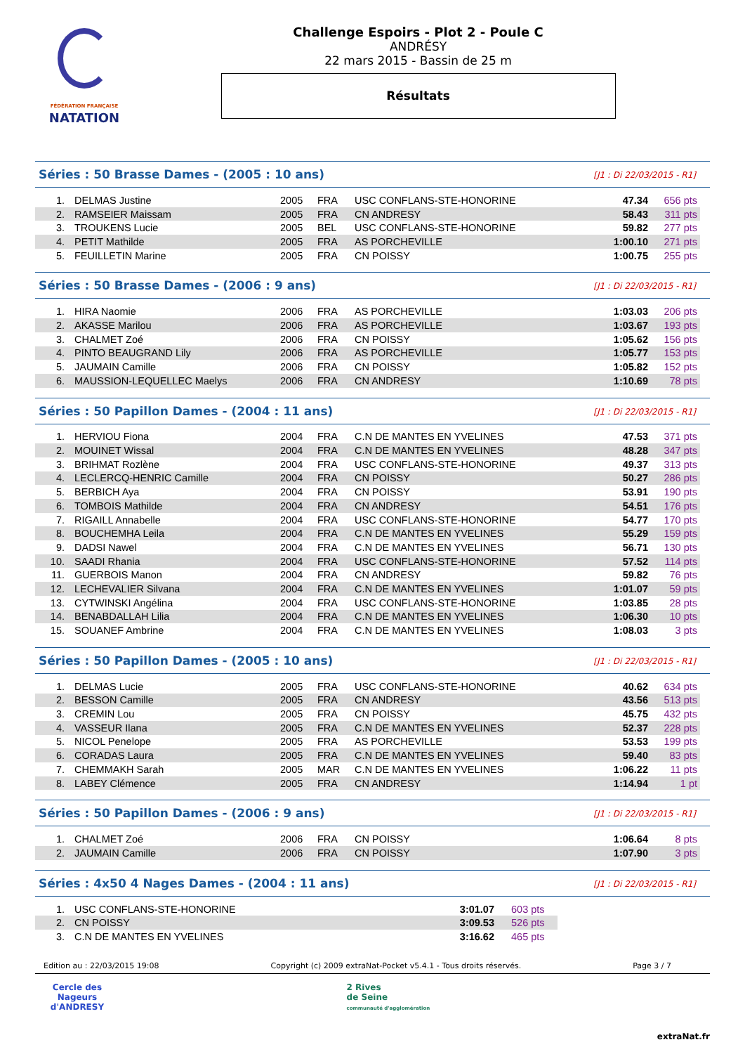FÉDÉRATION FRANÇAISE
NATATION
Challenge Espoirs - Plot 2 - Poule C
ANDRÉSY
22 mars 2015 - Bassin de 25 m
Résultats
Séries : 50 Brasse Dames - (2005 : 10 ans) [J1 : Di 22/03/2015 - R1]
| 1. | DELMAS Justine | 2005 | FRA | USC CONFLANS-STE-HONORINE | 47.34 | 656 pts |
| 2. | RAMSEIER Maissam | 2005 | FRA | CN ANDRESY | 58.43 | 311 pts |
| 3. | TROUKENS Lucie | 2005 | BEL | USC CONFLANS-STE-HONORINE | 59.82 | 277 pts |
| 4. | PETIT Mathilde | 2005 | FRA | AS PORCHEVILLE | 1:00.10 | 271 pts |
| 5. | FEUILLETIN Marine | 2005 | FRA | CN POISSY | 1:00.75 | 255 pts |
Séries : 50 Brasse Dames - (2006 : 9 ans) [J1 : Di 22/03/2015 - R1]
| 1. | HIRA Naomie | 2006 | FRA | AS PORCHEVILLE | 1:03.03 | 206 pts |
| 2. | AKASSE Marilou | 2006 | FRA | AS PORCHEVILLE | 1:03.67 | 193 pts |
| 3. | CHALMET Zoé | 2006 | FRA | CN POISSY | 1:05.62 | 156 pts |
| 4. | PINTO BEAUGRAND Lily | 2006 | FRA | AS PORCHEVILLE | 1:05.77 | 153 pts |
| 5. | JAUMAIN Camille | 2006 | FRA | CN POISSY | 1:05.82 | 152 pts |
| 6. | MAUSSION-LEQUELLEC Maelys | 2006 | FRA | CN ANDRESY | 1:10.69 | 78 pts |
Séries : 50 Papillon Dames - (2004 : 11 ans) [J1 : Di 22/03/2015 - R1]
| 1. | HERVIOU Fiona | 2004 | FRA | C.N DE MANTES EN YVELINES | 47.53 | 371 pts |
| 2. | MOUINET Wissal | 2004 | FRA | C.N DE MANTES EN YVELINES | 48.28 | 347 pts |
| 3. | BRIHMAT Rozlène | 2004 | FRA | USC CONFLANS-STE-HONORINE | 49.37 | 313 pts |
| 4. | LECLERCQ-HENRIC Camille | 2004 | FRA | CN POISSY | 50.27 | 286 pts |
| 5. | BERBICH Aya | 2004 | FRA | CN POISSY | 53.91 | 190 pts |
| 6. | TOMBOIS Mathilde | 2004 | FRA | CN ANDRESY | 54.51 | 176 pts |
| 7. | RIGAILL Annabelle | 2004 | FRA | USC CONFLANS-STE-HONORINE | 54.77 | 170 pts |
| 8. | BOUCHEMHA Leila | 2004 | FRA | C.N DE MANTES EN YVELINES | 55.29 | 159 pts |
| 9. | DADSI Nawel | 2004 | FRA | C.N DE MANTES EN YVELINES | 56.71 | 130 pts |
| 10. | SAADI Rhania | 2004 | FRA | USC CONFLANS-STE-HONORINE | 57.52 | 114 pts |
| 11. | GUERBOIS Manon | 2004 | FRA | CN ANDRESY | 59.82 | 76 pts |
| 12. | LECHEVALIER Silvana | 2004 | FRA | C.N DE MANTES EN YVELINES | 1:01.07 | 59 pts |
| 13. | CYTWINSKI Angélina | 2004 | FRA | USC CONFLANS-STE-HONORINE | 1:03.85 | 28 pts |
| 14. | BENABDALLAH Lilia | 2004 | FRA | C.N DE MANTES EN YVELINES | 1:06.30 | 10 pts |
| 15. | SOUANEF Ambrine | 2004 | FRA | C.N DE MANTES EN YVELINES | 1:08.03 | 3 pts |
Séries : 50 Papillon Dames - (2005 : 10 ans) [J1 : Di 22/03/2015 - R1]
| 1. | DELMAS Lucie | 2005 | FRA | USC CONFLANS-STE-HONORINE | 40.62 | 634 pts |
| 2. | BESSON Camille | 2005 | FRA | CN ANDRESY | 43.56 | 513 pts |
| 3. | CREMIN Lou | 2005 | FRA | CN POISSY | 45.75 | 432 pts |
| 4. | VASSEUR Ilana | 2005 | FRA | C.N DE MANTES EN YVELINES | 52.37 | 228 pts |
| 5. | NICOL Penelope | 2005 | FRA | AS PORCHEVILLE | 53.53 | 199 pts |
| 6. | CORADAS Laura | 2005 | FRA | C.N DE MANTES EN YVELINES | 59.40 | 83 pts |
| 7. | CHEMMAKH Sarah | 2005 | MAR | C.N DE MANTES EN YVELINES | 1:06.22 | 11 pts |
| 8. | LABEY Clémence | 2005 | FRA | CN ANDRESY | 1:14.94 | 1 pt |
Séries : 50 Papillon Dames - (2006 : 9 ans) [J1 : Di 22/03/2015 - R1]
| 1. | CHALMET Zoé | 2006 | FRA | CN POISSY | 1:06.64 | 8 pts |
| 2. | JAUMAIN Camille | 2006 | FRA | CN POISSY | 1:07.90 | 3 pts |
Séries : 4x50 4 Nages Dames - (2004 : 11 ans) [J1 : Di 22/03/2015 - R1]
| 1. | USC CONFLANS-STE-HONORINE | 3:01.07 | 603 pts |
| 2. | CN POISSY | 3:09.53 | 526 pts |
| 3. | C.N DE MANTES EN YVELINES | 3:16.62 | 465 pts |
Edition au : 22/03/2015 19:08 Copyright (c) 2009 extraNat-Pocket v5.4.1 - Tous droits réservés. Page 3 / 7
Cercle des Nageurs
d'ANDRESY
2 Rives
de Seine
communauté d'agglomération
extraNat.fr